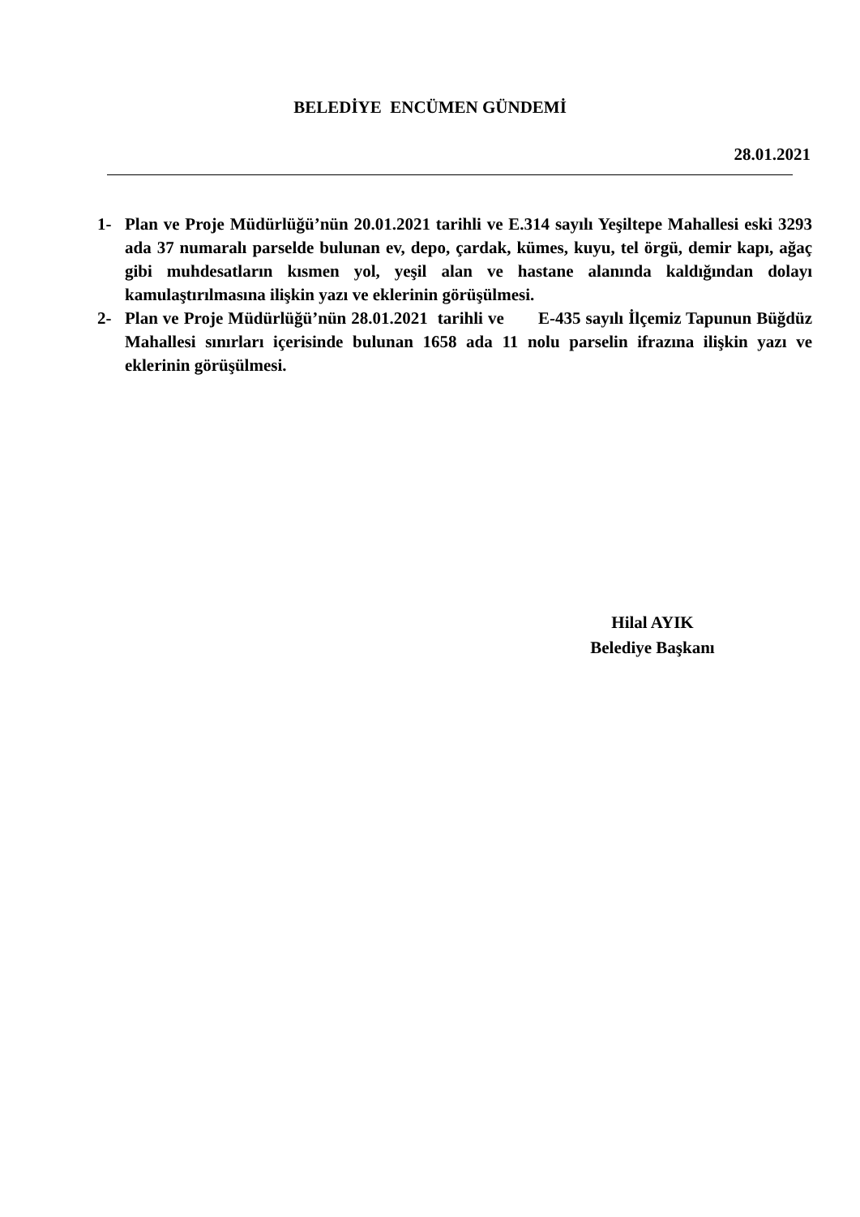BELEDİYE ENCÜMEN GÜNDEMİ
28.01.2021
1- Plan ve Proje Müdürlüğü’nün 20.01.2021 tarihli ve E.314 sayılı Yeşiltepe Mahallesi eski 3293 ada 37 numaralı parselde bulunan ev, depo, çardak, kümes, kuyu, tel örgü, demir kapı, ağaç gibi muhdesatların kısmen yol, yeşil alan ve hastane alanında kaldığından dolayı kamulaştırılmasına ilişkin yazı ve eklerinin görüşülmesi.
2- Plan ve Proje Müdürlüğü’nün 28.01.2021 tarihli ve E-435 sayılı İlçemiz Tapunun Büğdüz Mahallesi sınırları içerisinde bulunan 1658 ada 11 nolu parselin ifrazına ilişkin yazı ve eklerinin görüşülmesi.
Hilal AYIK
Belediye Başkanı